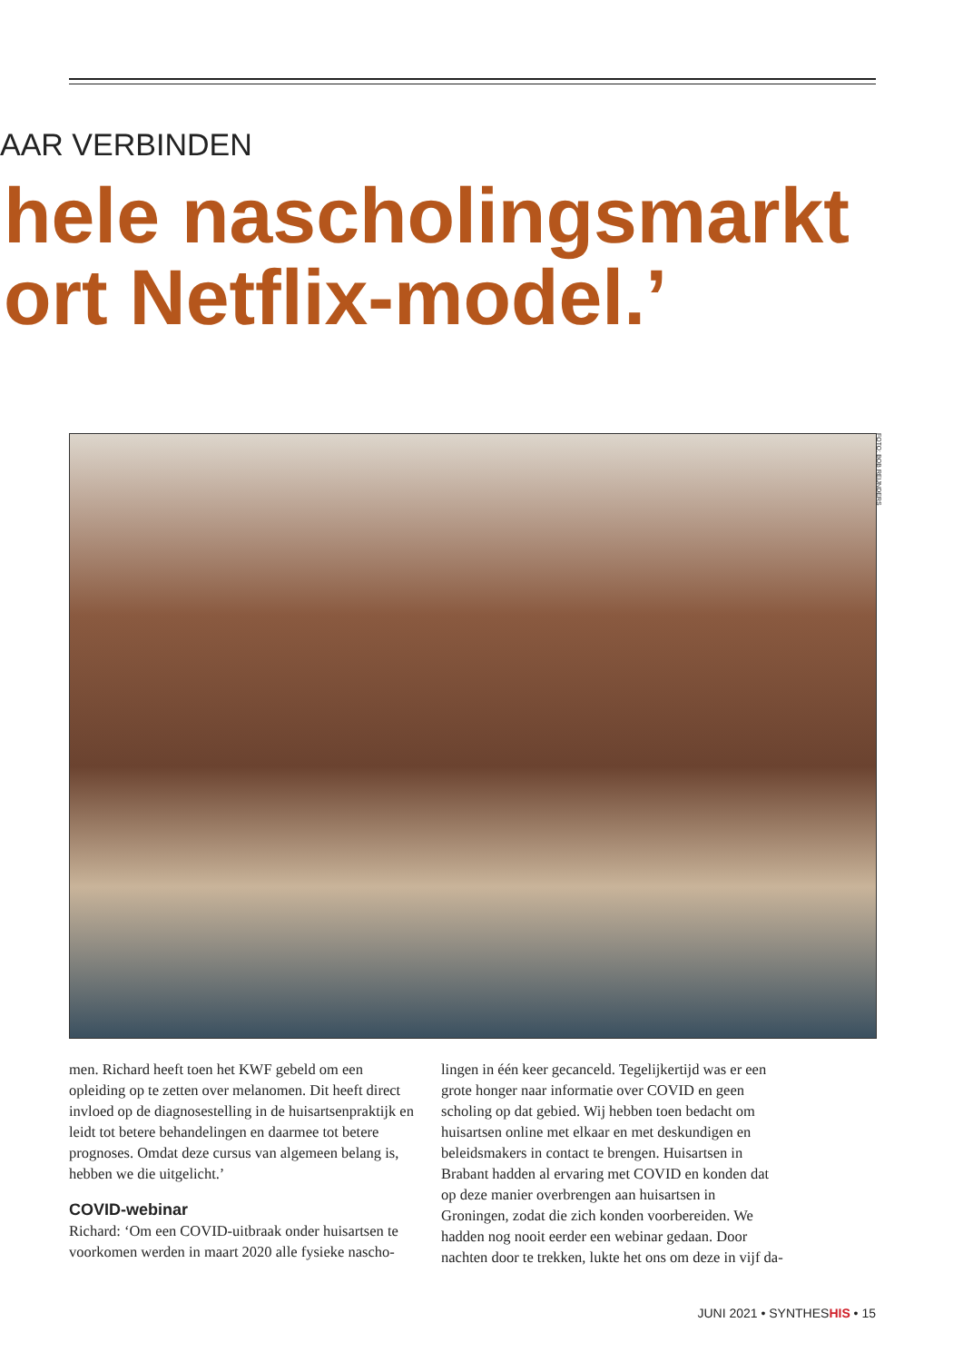AAR VERBINDEN
hele nascholingsmarkt
ort Netflix-model.’
FOTO: BOB REIJNDERS
men. Richard heeft toen het KWF gebeld om een opleiding op te zetten over melanomen. Dit heeft direct invloed op de diagnosestelling in de huisartsenpraktijk en leidt tot betere behandelingen en daarmee tot betere prognoses. Omdat deze cursus van algemeen belang is, hebben we die uitgelicht.’
COVID-webinar
Richard: ‘Om een COVID-uitbraak onder huisartsen te voorkomen werden in maart 2020 alle fysieke nascho-
lingen in één keer gecanceld. Tegelijkertijd was er een grote honger naar informatie over COVID en geen scholing op dat gebied. Wij hebben toen bedacht om huisartsen online met elkaar en met deskundigen en beleidsmakers in contact te brengen. Huisartsen in Brabant hadden al ervaring met COVID en konden dat op deze manier overbrengen aan huisartsen in Groningen, zodat die zich konden voorbereiden. We hadden nog nooit eerder een webinar gedaan. Door nachten door te trekken, lukte het ons om deze in vijf da-
JUNI 2021 • SYNTHESHIS • 15